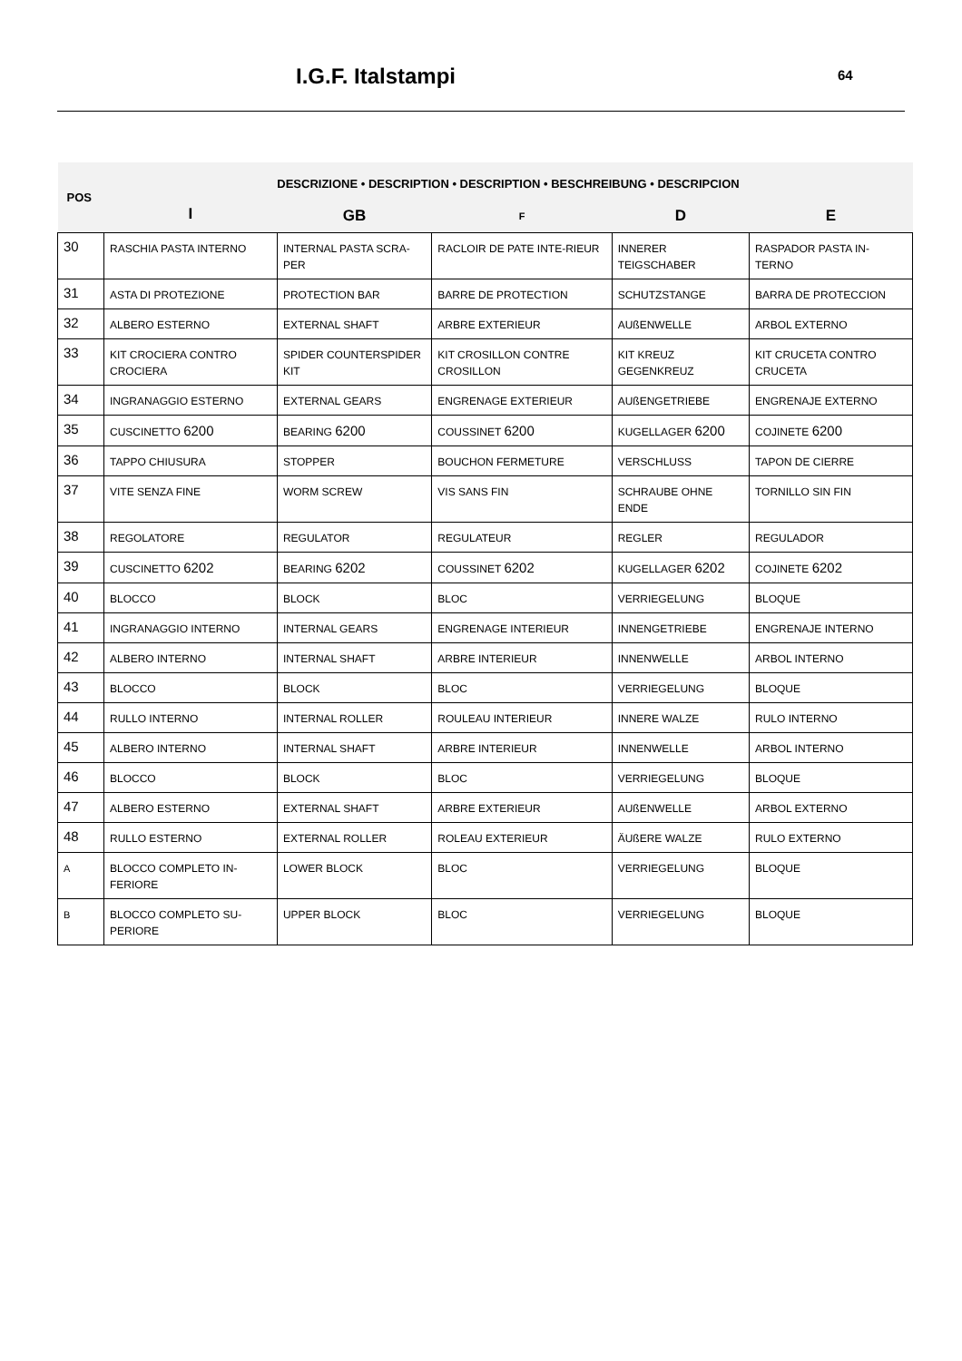I.G.F. Italstampi 64
| POS | DESCRIZIONE • DESCRIPTION • DESCRIPTION • BESCHREIBUNG • DESCRIPCION | | | | |
| --- | --- | --- | --- | --- | --- |
| | I | GB | F | D | E |
| 30 | RASCHIA PASTA INTERNO | INTERNAL PASTA SCRA-PER | RACLOIR DE PATE INTE-RIEUR | INNERER TEIGSCHABER | RASPADOR PASTA IN-TERNO |
| 31 | ASTA DI PROTEZIONE | PROTECTION BAR | BARRE DE PROTECTION | SCHUTZSTANGE | BARRA DE PROTECCION |
| 32 | ALBERO ESTERNO | EXTERNAL SHAFT | ARBRE EXTERIEUR | AUßENWELLE | ARBOL EXTERNO |
| 33 | KIT CROCIERA CONTRO CROCIERA | SPIDER COUNTERSPIDER KIT | KIT CROSILLON CONTRE CROSILLON | KIT KREUZ GEGENKREUZ | KIT CRUCETA CONTRO CRUCETA |
| 34 | INGRANAGGIO ESTERNO | EXTERNAL GEARS | ENGRENAGE EXTERIEUR | AUßENGETRIEBE | ENGRENAJE EXTERNO |
| 35 | CUSCINETTO 6200 | BEARING 6200 | COUSSINET 6200 | KUGELLAGER 6200 | COJINETE 6200 |
| 36 | TAPPO CHIUSURA | STOPPER | BOUCHON FERMETURE | VERSCHLUSS | TAPON DE CIERRE |
| 37 | VITE SENZA FINE | WORM SCREW | VIS SANS FIN | SCHRAUBE OHNE ENDE | TORNILLO SIN FIN |
| 38 | REGOLATORE | REGULATOR | REGULATEUR | REGLER | REGULADOR |
| 39 | CUSCINETTO 6202 | BEARING 6202 | COUSSINET 6202 | KUGELLAGER 6202 | COJINETE 6202 |
| 40 | BLOCCO | BLOCK | BLOC | VERRIEGELUNG | BLOQUE |
| 41 | INGRANAGGIO INTERNO | INTERNAL GEARS | ENGRENAGE INTERIEUR | INNENGETRIEBE | ENGRENAJE INTERNO |
| 42 | ALBERO INTERNO | INTERNAL SHAFT | ARBRE INTERIEUR | INNENWELLE | ARBOL INTERNO |
| 43 | BLOCCO | BLOCK | BLOC | VERRIEGELUNG | BLOQUE |
| 44 | RULLO INTERNO | INTERNAL ROLLER | ROULEAU INTERIEUR | INNERE WALZE | RULO INTERNO |
| 45 | ALBERO INTERNO | INTERNAL SHAFT | ARBRE INTERIEUR | INNENWELLE | ARBOL INTERNO |
| 46 | BLOCCO | BLOCK | BLOC | VERRIEGELUNG | BLOQUE |
| 47 | ALBERO ESTERNO | EXTERNAL SHAFT | ARBRE EXTERIEUR | AUßENWELLE | ARBOL EXTERNO |
| 48 | RULLO ESTERNO | EXTERNAL ROLLER | ROLEAU EXTERIEUR | ÄUßERE WALZE | RULO EXTERNO |
| A | BLOCCO COMPLETO IN-FERIORE | LOWER BLOCK | BLOC | VERRIEGELUNG | BLOQUE |
| B | BLOCCO COMPLETO SU-PERIORE | UPPER BLOCK | BLOC | VERRIEGELUNG | BLOQUE |